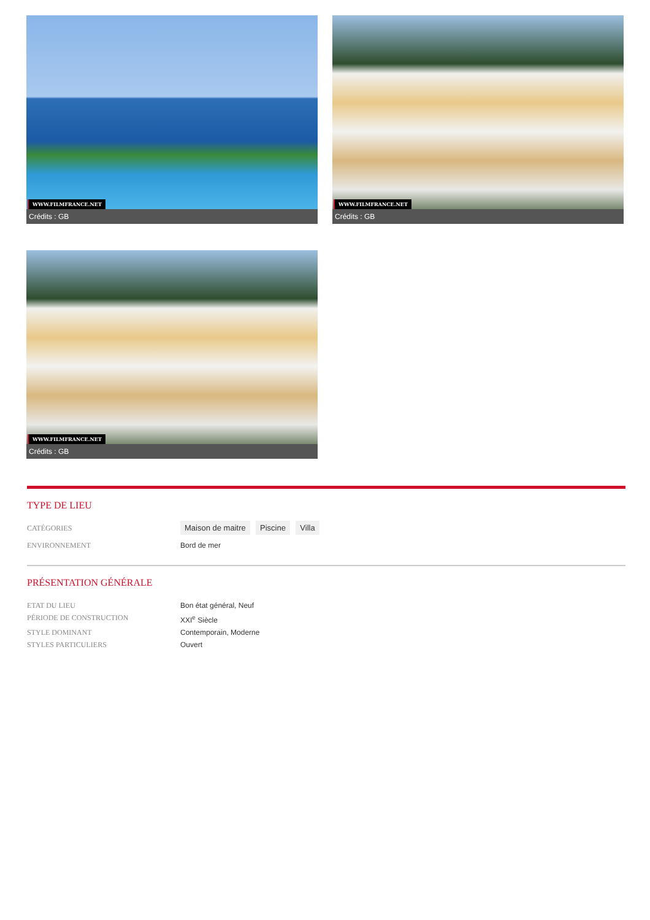WWW.FILMFRANCE.NET
Crédits : GB
WWW.FILMFRANCE.NET
Crédits : GB
WWW.FILMFRANCE.NET
Crédits : GB
TYPE DE LIEU
CATÉGORIES
Maison de maitre Piscine Villa
ENVIRONNEMENT Bord de mer
PRÉSENTATION GÉNÉRALE
ETAT DU LIEU Bon état général, Neuf
PÉRIODE DE CONSTRUCTION XXI<sup>e</sup> Siècle
STYLE DOMINANT Contemporain, Moderne
STYLES PARTICULIERS Ouvert